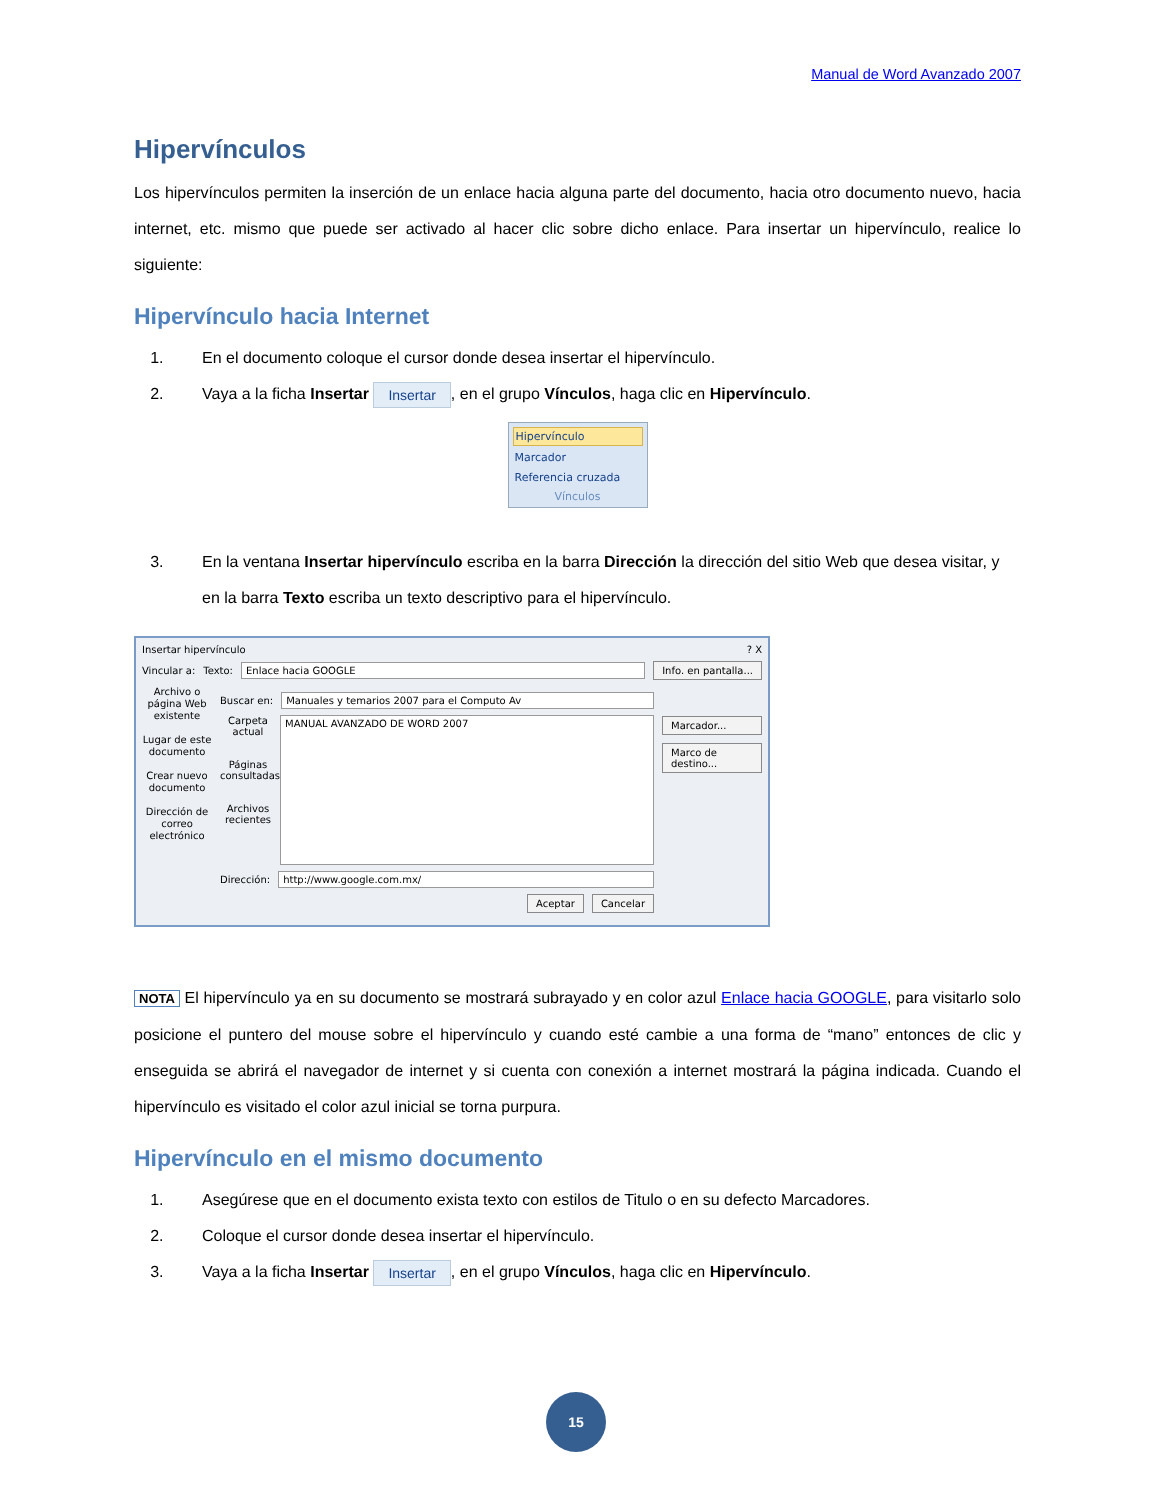Manual de Word Avanzado 2007
Hipervínculos
Los hipervínculos permiten la inserción de un enlace hacia alguna parte del documento, hacia otro documento nuevo, hacia internet, etc. mismo que puede ser activado al hacer clic sobre dicho enlace. Para insertar un hipervínculo, realice lo siguiente:
Hipervínculo hacia Internet
1. En el documento coloque el cursor donde desea insertar el hipervínculo.
2. Vaya a la ficha Insertar Insertar, en el grupo Vínculos, haga clic en Hipervínculo.
Hipervínculo
Marcador
Referencia cruzada
Vínculos
3. En la ventana Insertar hipervínculo escriba en la barra Dirección la dirección del sitio Web que desea visitar, y en la barra Texto escriba un texto descriptivo para el hipervínculo.
Insertar hipervínculo ? X
Vincular a: Texto: Enlace hacia GOOGLE Info. en pantalla...
Archivo o página Web existente
Lugar de este documento
Crear nuevo documento
Dirección de correo electrónico
Buscar en: Manuales y temarios 2007 para el Computo Av
Carpeta actual
Páginas consultadas
Archivos recientes
MANUAL AVANZADO DE WORD 2007
Dirección: http://www.google.com.mx/
Aceptar Cancelar
Marcador...
Marco de destino...
NOTA El hipervínculo ya en su documento se mostrará subrayado y en color azul Enlace hacia GOOGLE, para visitarlo solo posicione el puntero del mouse sobre el hipervínculo y cuando esté cambie a una forma de “mano” entonces de clic y enseguida se abrirá el navegador de internet y si cuenta con conexión a internet mostrará la página indicada. Cuando el hipervínculo es visitado el color azul inicial se torna purpura.
Hipervínculo en el mismo documento
1. Asegúrese que en el documento exista texto con estilos de Titulo o en su defecto Marcadores.
2. Coloque el cursor donde desea insertar el hipervínculo.
3. Vaya a la ficha Insertar Insertar, en el grupo Vínculos, haga clic en Hipervínculo.
15